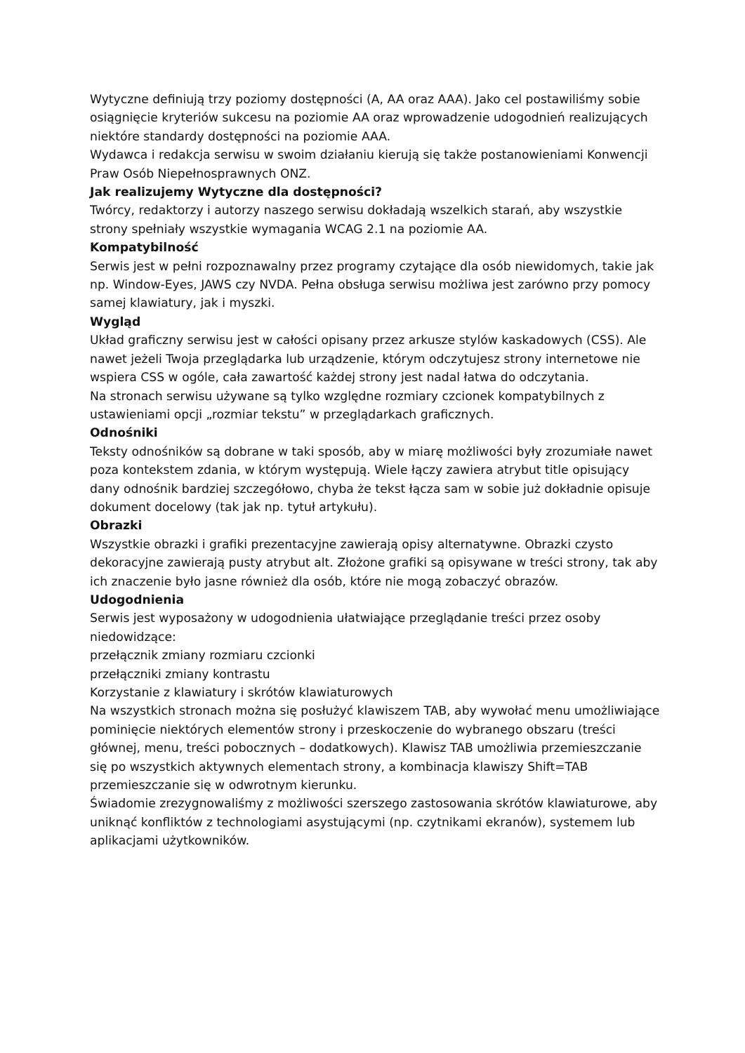Wytyczne definiują trzy poziomy dostępności (A, AA oraz AAA). Jako cel postawiliśmy sobie osiągnięcie kryteriów sukcesu na poziomie AA oraz wprowadzenie udogodnień realizujących niektóre standardy dostępności na poziomie AAA.
Wydawca i redakcja serwisu w swoim działaniu kierują się także postanowieniami Konwencji Praw Osób Niepełnosprawnych ONZ.
Jak realizujemy Wytyczne dla dostępności?
Twórcy, redaktorzy i autorzy naszego serwisu dokładają wszelkich starań, aby wszystkie strony spełniały wszystkie wymagania WCAG 2.1 na poziomie AA.
Kompatybilność
Serwis jest w pełni rozpoznawalny przez programy czytające dla osób niewidomych, takie jak np. Window-Eyes, JAWS czy NVDA. Pełna obsługa serwisu możliwa jest zarówno przy pomocy samej klawiatury, jak i myszki.
Wygląd
Układ graficzny serwisu jest w całości opisany przez arkusze stylów kaskadowych (CSS). Ale nawet jeżeli Twoja przeglądarka lub urządzenie, którym odczytujesz strony internetowe nie wspiera CSS w ogóle, cała zawartość każdej strony jest nadal łatwa do odczytania.
Na stronach serwisu używane są tylko względne rozmiary czcionek kompatybilnych z ustawieniami opcji „rozmiar tekstu” w przeglądarkach graficznych.
Odnośniki
Teksty odnośników są dobrane w taki sposób, aby w miarę możliwości były zrozumiałe nawet poza kontekstem zdania, w którym występują. Wiele łączy zawiera atrybut title opisujący dany odnośnik bardziej szczegółowo, chyba że tekst łącza sam w sobie już dokładnie opisuje dokument docelowy (tak jak np. tytuł artykułu).
Obrazki
Wszystkie obrazki i grafiki prezentacyjne zawierają opisy alternatywne. Obrazki czysto dekoracyjne zawierają pusty atrybut alt. Złożone grafiki są opisywane w treści strony, tak aby ich znaczenie było jasne również dla osób, które nie mogą zobaczyć obrazów.
Udogodnienia
Serwis jest wyposażony w udogodnienia ułatwiające przeglądanie treści przez osoby niedowidzące:
przełącznik zmiany rozmiaru czcionki
przełączniki zmiany kontrastu
Korzystanie z klawiatury i skrótów klawiaturowych
Na wszystkich stronach można się posłużyć klawiszem TAB, aby wywołać menu umożliwiające pominięcie niektórych elementów strony i przeskoczenie do wybranego obszaru (treści głównej, menu, treści pobocznych – dodatkowych). Klawisz TAB umożliwia przemieszczanie się po wszystkich aktywnych elementach strony, a kombinacja klawiszy Shift=TAB przemieszczanie się w odwrotnym kierunku.
Świadomie zrezygnowaliśmy z możliwości szerszego zastosowania skrótów klawiaturowe, aby uniknąć konfliktów z technologiami asystującymi (np. czytnikami ekranów), systemem lub aplikacjami użytkowników.